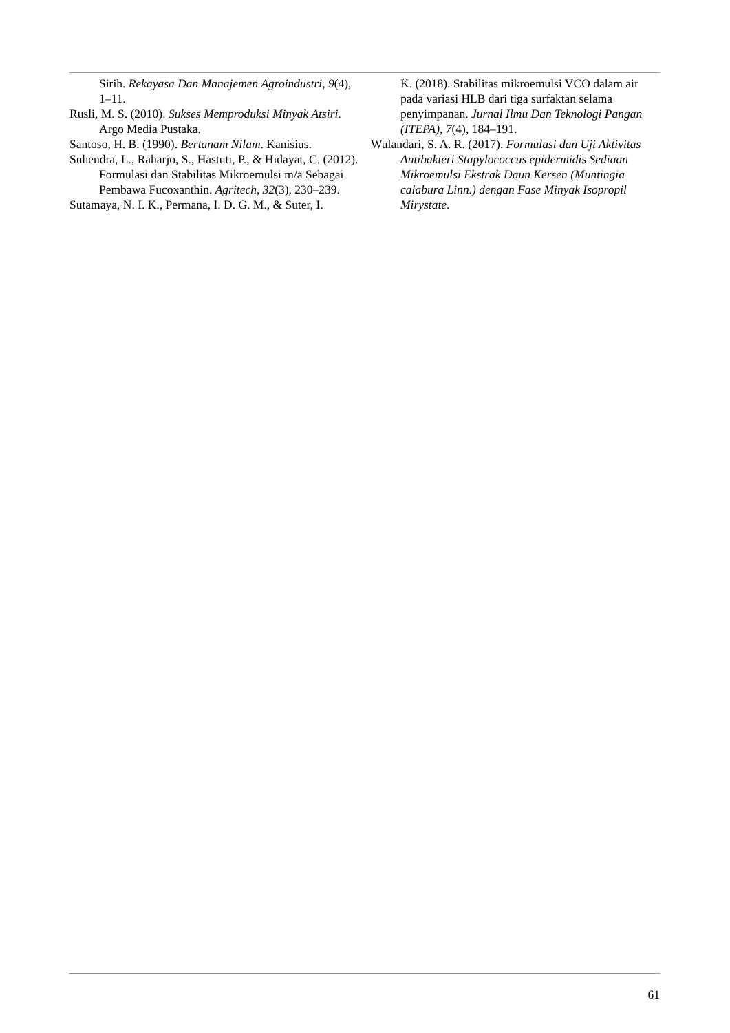Sirih. Rekayasa Dan Manajemen Agroindustri, 9(4), 1–11.
Rusli, M. S. (2010). Sukses Memproduksi Minyak Atsiri. Argo Media Pustaka.
Santoso, H. B. (1990). Bertanam Nilam. Kanisius.
Suhendra, L., Raharjo, S., Hastuti, P., & Hidayat, C. (2012). Formulasi dan Stabilitas Mikroemulsi m/a Sebagai Pembawa Fucoxanthin. Agritech, 32(3), 230–239.
Sutamaya, N. I. K., Permana, I. D. G. M., & Suter, I.
K. (2018). Stabilitas mikroemulsi VCO dalam air pada variasi HLB dari tiga surfaktan selama penyimpanan. Jurnal Ilmu Dan Teknologi Pangan (ITEPA), 7(4), 184–191.
Wulandari, S. A. R. (2017). Formulasi dan Uji Aktivitas Antibakteri Stapylococcus epidermidis Sediaan Mikroemulsi Ekstrak Daun Kersen (Muntingia calabura Linn.) dengan Fase Minyak Isopropil Mirystate.
61